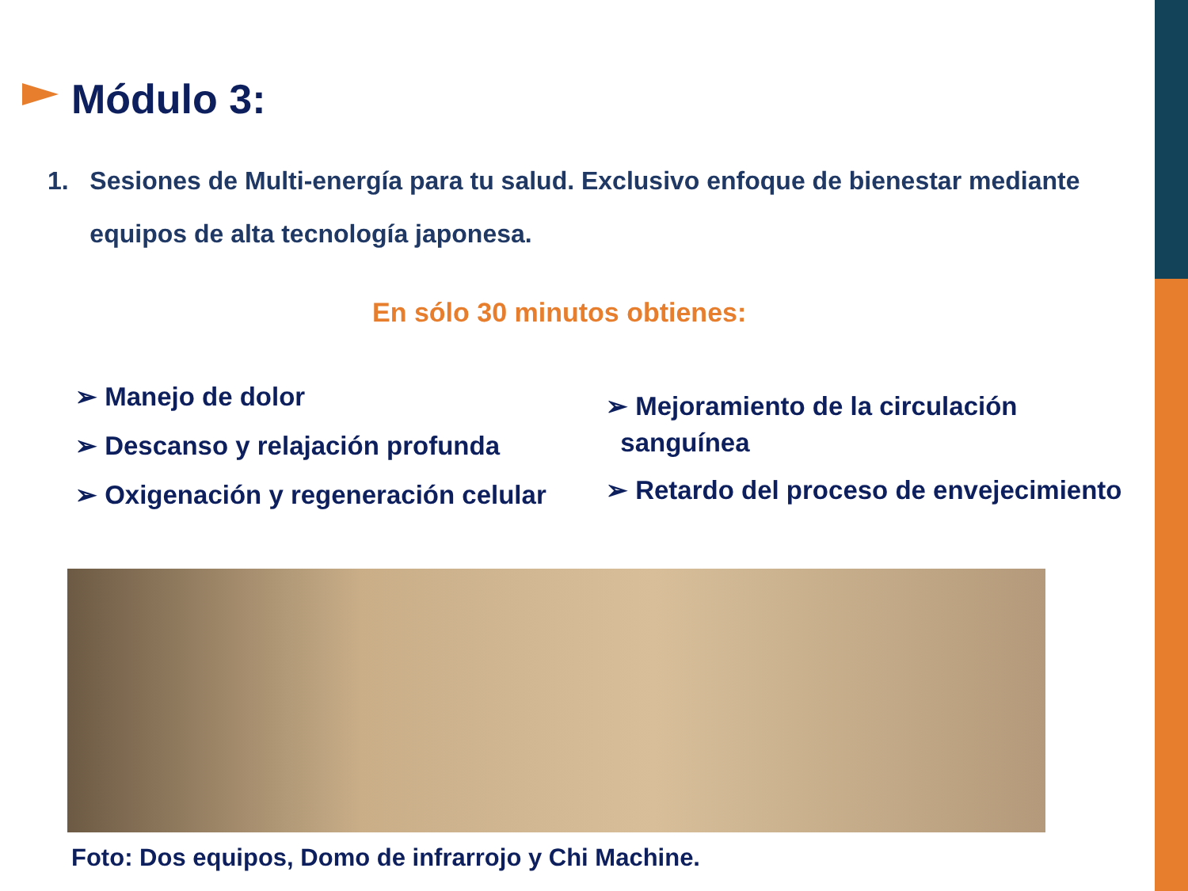Módulo 3:
1. Sesiones de Multi-energía para tu salud. Exclusivo enfoque de bienestar mediante
equipos de alta tecnología japonesa.
En sólo 30 minutos obtienes:
➢ Manejo de dolor
➢ Descanso y relajación profunda
➢ Oxigenación y regeneración celular
➢ Mejoramiento de la circulación
sanguínea
➢ Retardo del proceso de envejecimiento
Foto: Dos equipos, Domo de infrarrojo y Chi Machine.